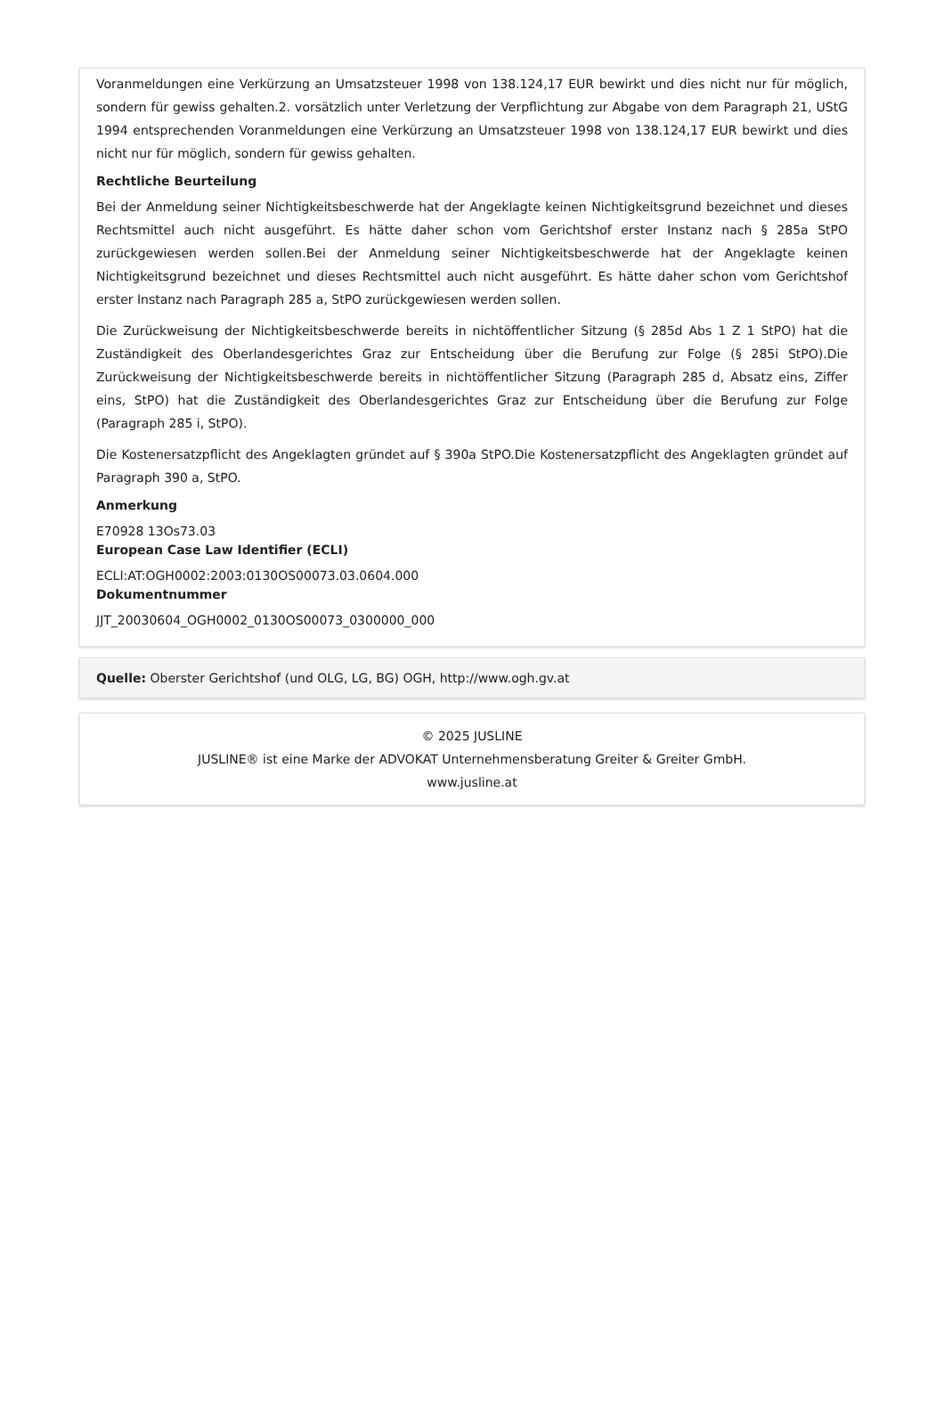Voranmeldungen eine Verkürzung an Umsatzsteuer 1998 von 138.124,17 EUR bewirkt und dies nicht nur für möglich, sondern für gewiss gehalten.2. vorsätzlich unter Verletzung der Verpflichtung zur Abgabe von dem Paragraph 21, UStG 1994 entsprechenden Voranmeldungen eine Verkürzung an Umsatzsteuer 1998 von 138.124,17 EUR bewirkt und dies nicht nur für möglich, sondern für gewiss gehalten.
Rechtliche Beurteilung
Bei der Anmeldung seiner Nichtigkeitsbeschwerde hat der Angeklagte keinen Nichtigkeitsgrund bezeichnet und dieses Rechtsmittel auch nicht ausgeführt. Es hätte daher schon vom Gerichtshof erster Instanz nach § 285a StPO zurückgewiesen werden sollen.Bei der Anmeldung seiner Nichtigkeitsbeschwerde hat der Angeklagte keinen Nichtigkeitsgrund bezeichnet und dieses Rechtsmittel auch nicht ausgeführt. Es hätte daher schon vom Gerichtshof erster Instanz nach Paragraph 285 a, StPO zurückgewiesen werden sollen.
Die Zurückweisung der Nichtigkeitsbeschwerde bereits in nichtöffentlicher Sitzung (§ 285d Abs 1 Z 1 StPO) hat die Zuständigkeit des Oberlandesgerichtes Graz zur Entscheidung über die Berufung zur Folge (§ 285i StPO).Die Zurückweisung der Nichtigkeitsbeschwerde bereits in nichtöffentlicher Sitzung (Paragraph 285 d, Absatz eins, Ziffer eins, StPO) hat die Zuständigkeit des Oberlandesgerichtes Graz zur Entscheidung über die Berufung zur Folge (Paragraph 285 i, StPO).
Die Kostenersatzpflicht des Angeklagten gründet auf § 390a StPO.Die Kostenersatzpflicht des Angeklagten gründet auf Paragraph 390 a, StPO.
Anmerkung
E70928 13Os73.03
European Case Law Identifier (ECLI)
ECLI:AT:OGH0002:2003:0130OS00073.03.0604.000
Dokumentnummer
JJT_20030604_OGH0002_0130OS00073_0300000_000
Quelle: Oberster Gerichtshof (und OLG, LG, BG) OGH, http://www.ogh.gv.at
© 2025 JUSLINE
JUSLINE® ist eine Marke der ADVOKAT Unternehmensberatung Greiter & Greiter GmbH.
www.jusline.at